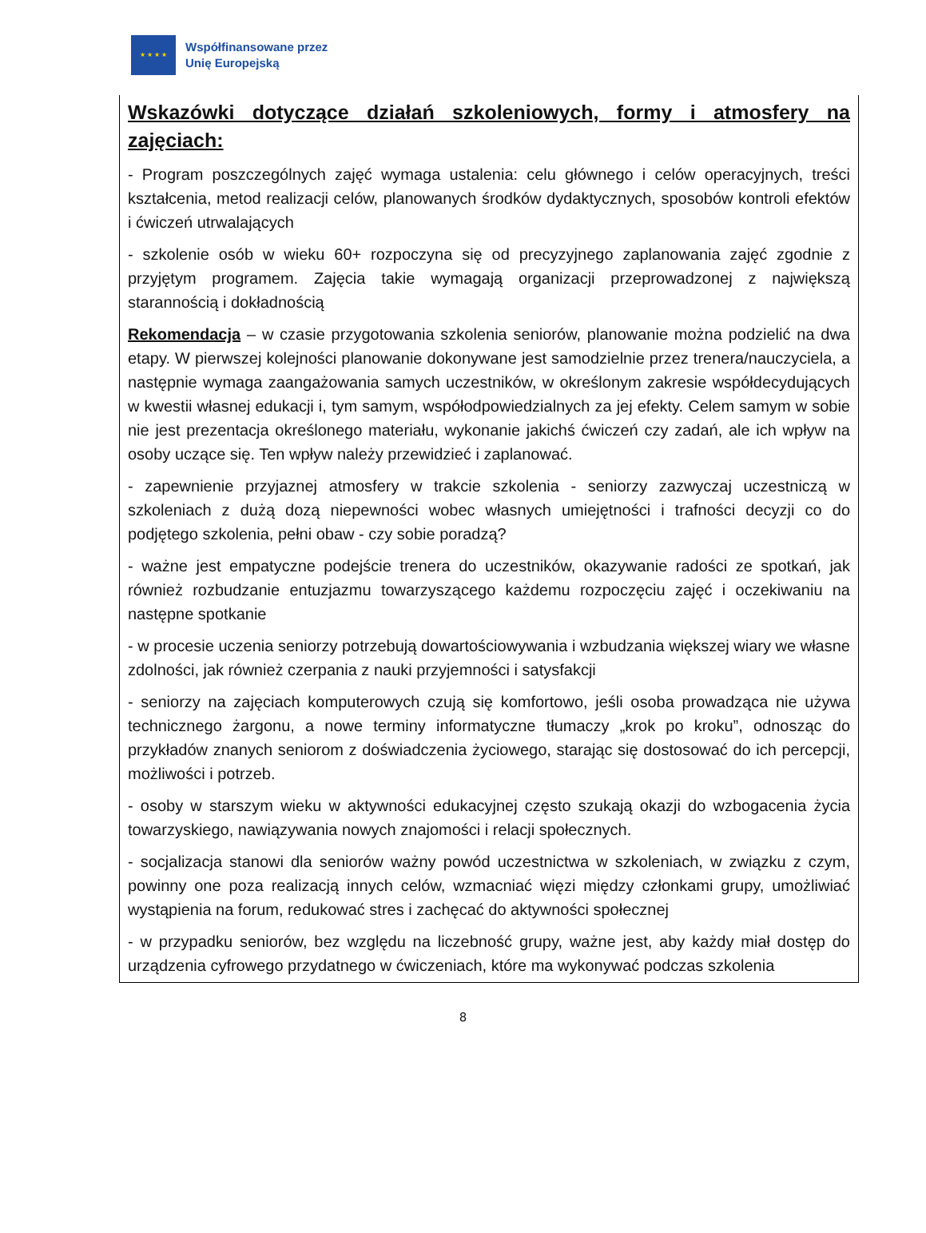★ ★ ★ ★
Współfinansowane przez
Unię Europejską
Wskazówki dotyczące działań szkoleniowych, formy i atmosfery na zajęciach:
- Program poszczególnych zajęć wymaga ustalenia: celu głównego i celów operacyjnych, treści kształcenia, metod realizacji celów, planowanych środków dydaktycznych, sposobów kontroli efektów i ćwiczeń utrwalających
- szkolenie osób w wieku 60+ rozpoczyna się od precyzyjnego zaplanowania zajęć zgodnie z przyjętym programem. Zajęcia takie wymagają organizacji przeprowadzonej z największą starannością i dokładnością
Rekomendacja – w czasie przygotowania szkolenia seniorów, planowanie można podzielić na dwa etapy. W pierwszej kolejności planowanie dokonywane jest samodzielnie przez trenera/nauczyciela, a następnie wymaga zaangażowania samych uczestników, w określonym zakresie współdecydujących w kwestii własnej edukacji i, tym samym, współodpowiedzialnych za jej efekty. Celem samym w sobie nie jest prezentacja określonego materiału, wykonanie jakichś ćwiczeń czy zadań, ale ich wpływ na osoby uczące się. Ten wpływ należy przewidzieć i zaplanować.
- zapewnienie przyjaznej atmosfery w trakcie szkolenia - seniorzy zazwyczaj uczestniczą w szkoleniach z dużą dozą niepewności wobec własnych umiejętności i trafności decyzji co do podjętego szkolenia, pełni obaw - czy sobie poradzą?
- ważne jest empatyczne podejście trenera do uczestników, okazywanie radości ze spotkań, jak również rozbudzanie entuzjazmu towarzyszącego każdemu rozpoczęciu zajęć i oczekiwaniu na następne spotkanie
- w procesie uczenia seniorzy potrzebują dowartościowywania i wzbudzania większej wiary we własne zdolności, jak również czerpania z nauki przyjemności i satysfakcji
- seniorzy na zajęciach komputerowych czują się komfortowo, jeśli osoba prowadząca nie używa technicznego żargonu, a nowe terminy informatyczne tłumaczy „krok po kroku”, odnosząc do przykładów znanych seniorom z doświadczenia życiowego, starając się dostosować do ich percepcji, możliwości i potrzeb.
- osoby w starszym wieku w aktywności edukacyjnej często szukają okazji do wzbogacenia życia towarzyskiego, nawiązywania nowych znajomości i relacji społecznych.
- socjalizacja stanowi dla seniorów ważny powód uczestnictwa w szkoleniach, w związku z czym, powinny one poza realizacją innych celów, wzmacniać więzi między członkami grupy, umożliwiać wystąpienia na forum, redukować stres i zachęcać do aktywności społecznej
- w przypadku seniorów, bez względu na liczebność grupy, ważne jest, aby każdy miał dostęp do urządzenia cyfrowego przydatnego w ćwiczeniach, które ma wykonywać podczas szkolenia
8